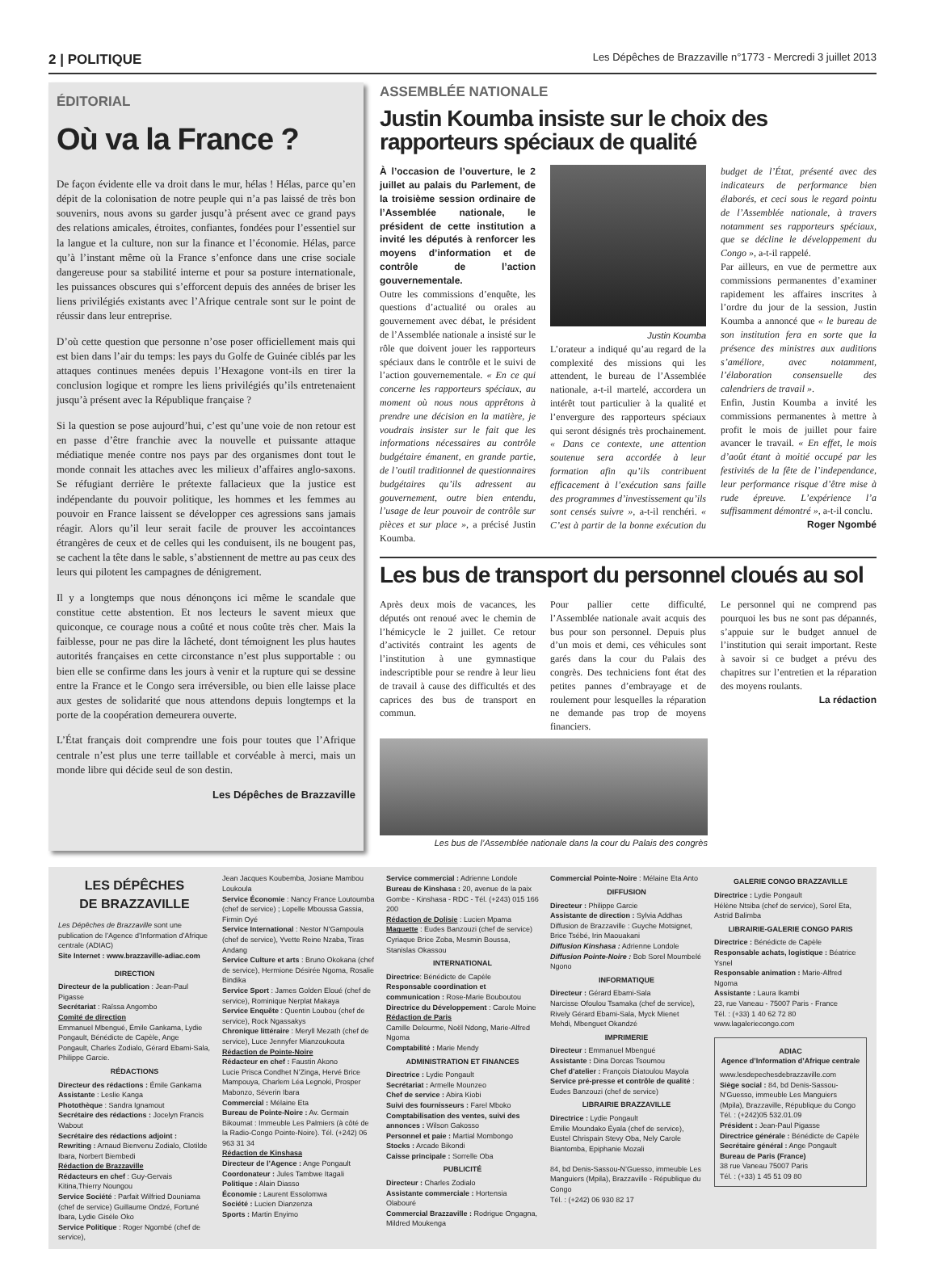2 | POLITIQUE Les Dépêches de Brazzaville n°1773 - Mercredi 3 juillet 2013
ÉDITORIAL
Où va la France ?
De façon évidente elle va droit dans le mur, hélas ! Hélas, parce qu’en dépit de la colonisation de notre peuple qui n’a pas laissé de très bon souvenirs, nous avons su garder jusqu’à présent avec ce grand pays des relations amicales, étroites, confiantes, fondées pour l’essentiel sur la langue et la culture, non sur la finance et l’économie. Hélas, parce qu’à l’instant même où la France s’enfonce dans une crise sociale dangereuse pour sa stabilité interne et pour sa posture internationale, les puissances obscures qui s’efforcent depuis des années de briser les liens privilégiés existants avec l’Afrique centrale sont sur le point de réussir dans leur entreprise.
D’où cette question que personne n’ose poser officiellement mais qui est bien dans l’air du temps: les pays du Golfe de Guinée ciblés par les attaques continues menées depuis l’Hexagone vont-ils en tirer la conclusion logique et rompre les liens privilégiés qu’ils entretenaient jusqu’à présent avec la République française ?
Si la question se pose aujourd’hui, c’est qu’une voie de non retour est en passe d’être franchie avec la nouvelle et puissante attaque médiatique menée contre nos pays par des organismes dont tout le monde connait les attaches avec les milieux d’affaires anglo-saxons. Se réfugiant derrière le prétexte fallacieux que la justice est indépendante du pouvoir politique, les hommes et les femmes au pouvoir en France laissent se développer ces agressions sans jamais réagir. Alors qu’il leur serait facile de prouver les accointances étrangères de ceux et de celles qui les conduisent, ils ne bougent pas, se cachent la tête dans le sable, s’abstiennent de mettre au pas ceux des leurs qui pilotent les campagnes de dénigrement.
Il y a longtemps que nous dénonçons ici même le scandale que constitue cette abstention. Et nos lecteurs le savent mieux que quiconque, ce courage nous a coûté et nous coûte très cher. Mais la faiblesse, pour ne pas dire la lâcheté, dont témoignent les plus hautes autorités françaises en cette circonstance n’est plus supportable : ou bien elle se confirme dans les jours à venir et la rupture qui se dessine entre la France et le Congo sera irréversible, ou bien elle laisse place aux gestes de solidarité que nous attendons depuis longtemps et la porte de la coopération demeurera ouverte.
L’État français doit comprendre une fois pour toutes que l’Afrique centrale n’est plus une terre taillable et corvéable à merci, mais un monde libre qui décide seul de son destin.
Les Dépêches de Brazzaville
ASSEMBLÉE NATIONALE
Justin Koumba insiste sur le choix des rapporteurs spéciaux de qualité
À l’occasion de l’ouverture, le 2 juillet au palais du Parlement, de la troisième session ordinaire de l’Assemblée nationale, le président de cette institution a invité les députés à renforcer les moyens d’information et de contrôle de l’action gouvernementale.
Outre les commissions d’enquête, les questions d’actualité ou orales au gouvernement avec débat, le président de l’Assemblée nationale a insisté sur le rôle que doivent jouer les rapporteurs spéciaux dans le contrôle et le suivi de l’action gouvernementale. « En ce qui concerne les rapporteurs spéciaux, au moment où nous nous apprêtons à prendre une décision en la matière, je voudrais insister sur le fait que les informations nécessaires au contrôle budgétaire émanent, en grande partie, de l’outil traditionnel de questionnaires budgétaires qu’ils adressent au gouvernement, outre bien entendu, l’usage de leur pouvoir de contrôle sur pièces et sur place », a précisé Justin Koumba.
Justin Koumba
L’orateur a indiqué qu’au regard de la complexité des missions qui les attendent, le bureau de l’Assemblée nationale, a-t-il martelé, accordera un intérêt tout particulier à la qualité et l’envergure des rapporteurs spéciaux qui seront désignés très prochainement. « Dans ce contexte, une attention soutenue sera accordée à leur formation afin qu’ils contribuent efficacement à l’exécution sans faille des programmes d’investissement qu’ils sont censés suivre », a-t-il renchéri. « C’est à partir de la bonne exécution du budget de l’État, présenté avec des indicateurs de performance bien élaborés, et ceci sous le regard pointu de l’Assemblée nationale, à travers notamment ses rapporteurs spéciaux, que se décline le développement du Congo », a-t-il rappelé.
Par ailleurs, en vue de permettre aux commissions permanentes d’examiner rapidement les affaires inscrites à l’ordre du jour de la session, Justin Koumba a annoncé que « le bureau de son institution fera en sorte que la présence des ministres aux auditions s’améliore, avec notamment, l’élaboration consensuelle des calendriers de travail ».
Enfin, Justin Koumba a invité les commissions permanentes à mettre à profit le mois de juillet pour faire avancer le travail. « En effet, le mois d’août étant à moitié occupé par les festivités de la fête de l’independance, leur performance risque d’être mise à rude épreuve. L’expérience l’a suffisamment démontré », a-t-il conclu.
Roger Ngombé
Les bus de transport du personnel cloués au sol
Après deux mois de vacances, les députés ont renoué avec le chemin de l’hémicycle le 2 juillet. Ce retour d’activités contraint les agents de l’institution à une gymnastique indescriptible pour se rendre à leur lieu de travail à cause des difficultés et des caprices des bus de transport en commun.
Pour pallier cette difficulté, l’Assemblée nationale avait acquis des bus pour son personnel. Depuis plus d’un mois et demi, ces véhicules sont garés dans la cour du Palais des congrès. Des techniciens font état des petites pannes d’embrayage et de roulement pour lesquelles la réparation ne demande pas trop de moyens financiers.
Le personnel qui ne comprend pas pourquoi les bus ne sont pas dépannés, s’appuie sur le budget annuel de l’institution qui serait important. Reste à savoir si ce budget a prévu des chapitres sur l’entretien et la réparation des moyens roulants.
La rédaction
Les bus de l’Assemblée nationale dans la cour du Palais des congrès
LES DÉPÊCHES
DE BRAZZAVILLE
Les Dépêches de Brazzaville sont une publication de l’Agence d’Information d’Afrique centrale (ADIAC)
Site Internet : www.brazzaville-adiac.com
DIRECTION
Directeur de la publication : Jean-Paul Pigasse
Secrétariat : Raïssa Angombo
Comité de direction
Emmanuel Mbengué, Émile Gankama, Lydie Pongault, Bénédicte de Capèle, Ange Pongault, Charles Zodialo, Gérard Ebami-Sala, Philippe Garcie.
RÉDACTIONS
Directeur des rédactions : Émile Gankama
Assistante : Leslie Kanga
Photothèque : Sandra Ignamout
Secrétaire des rédactions : Jocelyn Francis Wabout
Secrétaire des rédactions adjoint :
Rewriting : Arnaud Bienvenu Zodialo, Clotilde Ibara, Norbert Biembedi
Rédaction de Brazzaville
Rédacteurs en chef : Guy-Gervais Kitina,Thierry Noungou
Service Société : Parfait Wilfried Douniama (chef de service) Guillaume Ondzé, Fortuné Ibara, Lydie Gisèle Oko
Service Politique : Roger Ngombé (chef de service),
Jean Jacques Koubemba, Josiane Mambou Loukoula
Service Économie : Nancy France Loutoumba (chef de service) ; Lopelle Mboussa Gassia, Firmin Oyé
Service International : Nestor N’Gampoula (chef de service), Yvette Reine Nzaba, Tiras Andang
Service Culture et arts : Bruno Okokana (chef de service), Hermione Désirée Ngoma, Rosalie Bindika
Service Sport : James Golden Eloué (chef de service), Rominique Nerplat Makaya
Service Enquête : Quentin Loubou (chef de service), Rock Ngassakys
Chronique littéraire : Meryll Mezath (chef de service), Luce Jennyfer Mianzoukouta
Rédaction de Pointe-Noire
Rédacteur en chef : Faustin Akono
Lucie Prisca Condhet N’Zinga, Hervé Brice Mampouya, Charlem Léa Legnoki, Prosper Mabonzo, Séverin Ibara
Commercial : Mélaine Eta
Bureau de Pointe-Noire : Av. Germain Bikoumat : Immeuble Les Palmiers (à côté de la Radio-Congo Pointe-Noire). Tél. (+242) 06 963 31 34
Rédaction de Kinshasa
Directeur de l’Agence : Ange Pongault
Coordonateur : Jules Tambwe Itagali
Politique : Alain Diasso
Économie : Laurent Essolomwa
Société : Lucien Dianzenza
Sports : Martin Enyimo
Service commercial : Adrienne Londole
Bureau de Kinshasa : 20, avenue de la paix Gombe - Kinshasa - RDC - Tél. (+243) 015 166 200
Rédaction de Dolisie : Lucien Mpama
Maquette : Eudes Banzouzi (chef de service) Cyriaque Brice Zoba, Mesmin Boussa, Stanislas Okassou
INTERNATIONAL
Directrice: Bénédicte de Capèle
Responsable coordination et communication : Rose-Marie Bouboutou
Directrice du Développement : Carole Moine
Rédaction de Paris
Camille Delourme, Noël Ndong, Marie-Alfred Ngoma
Comptabilité : Marie Mendy
ADMINISTRATION ET FINANCES
Directrice : Lydie Pongault
Secrétariat : Armelle Mounzeo
Chef de service : Abira Kiobi
Suivi des fournisseurs : Farel Mboko
Comptabilisation des ventes, suivi des annonces : Wilson Gakosso
Personnel et paie : Martial Mombongo
Stocks : Arcade Bikondi
Caisse principale : Sorrelle Oba
PUBLICITÉ
Directeur : Charles Zodialo
Assistante commerciale : Hortensia Olabouré
Commercial Brazzaville : Rodrigue Ongagna, Mildred Moukenga
Commercial Pointe-Noire : Mélaine Eta Anto
DIFFUSION
Directeur : Philippe Garcie
Assistante de direction : Sylvia Addhas
Diffusion de Brazzaville : Guyche Motsignet, Brice Tsébé, Irin Maouakani
Diffusion Kinshasa : Adrienne Londole
Diffusion Pointe-Noire : Bob Sorel Moumbelé Ngono
INFORMATIQUE
Directeur : Gérard Ebami-Sala
Narcisse Ofoulou Tsamaka (chef de service), Rively Gérard Ebami-Sala, Myck Mienet Mehdi, Mbenguet Okandzé
IMPRIMERIE
Directeur : Emmanuel Mbengué
Assistante : Dina Dorcas Tsoumou
Chef d’atelier : François Diatoulou Mayola
Service pré-presse et contrôle de qualité : Eudes Banzouzi (chef de service)
LIBRAIRIE BRAZZAVILLE
Directrice : Lydie Pongault
Émilie Moundako Éyala (chef de service), Eustel Chrispain Stevy Oba, Nely Carole Biantomba, Epiphanie Mozali
84, bd Denis-Sassou-N’Guesso, immeuble Les Manguiers (Mpila), Brazzaville - République du Congo
Tél. : (+242) 06 930 82 17
GALERIE CONGO BRAZZAVILLE
Directrice : Lydie Pongault
Hélène Ntsiba (chef de service), Sorel Eta, Astrid Balimba
LIBRAIRIE-GALERIE CONGO PARIS
Directrice : Bénédicte de Capèle
Responsable achats, logistique : Béatrice Ysnel
Responsable animation : Marie-Alfred Ngoma
Assistante : Laura Ikambi
23, rue Vaneau - 75007 Paris - France
Tél. : (+33) 1 40 62 72 80
www.lagaleriecongo.com
ADIAC
Agence d’Information d’Afrique centrale
www.lesdepechesdebrazzaville.com
Siège social : 84, bd Denis-Sassou-N’Guesso, immeuble Les Manguiers (Mpila), Brazzaville, République du Congo
Tél. : (+242)05 532.01.09
Président : Jean-Paul Pigasse
Directrice générale : Bénédicte de Capèle
Secrétaire général : Ange Pongault
Bureau de Paris (France)
38 rue Vaneau 75007 Paris
Tél. : (+33) 1 45 51 09 80